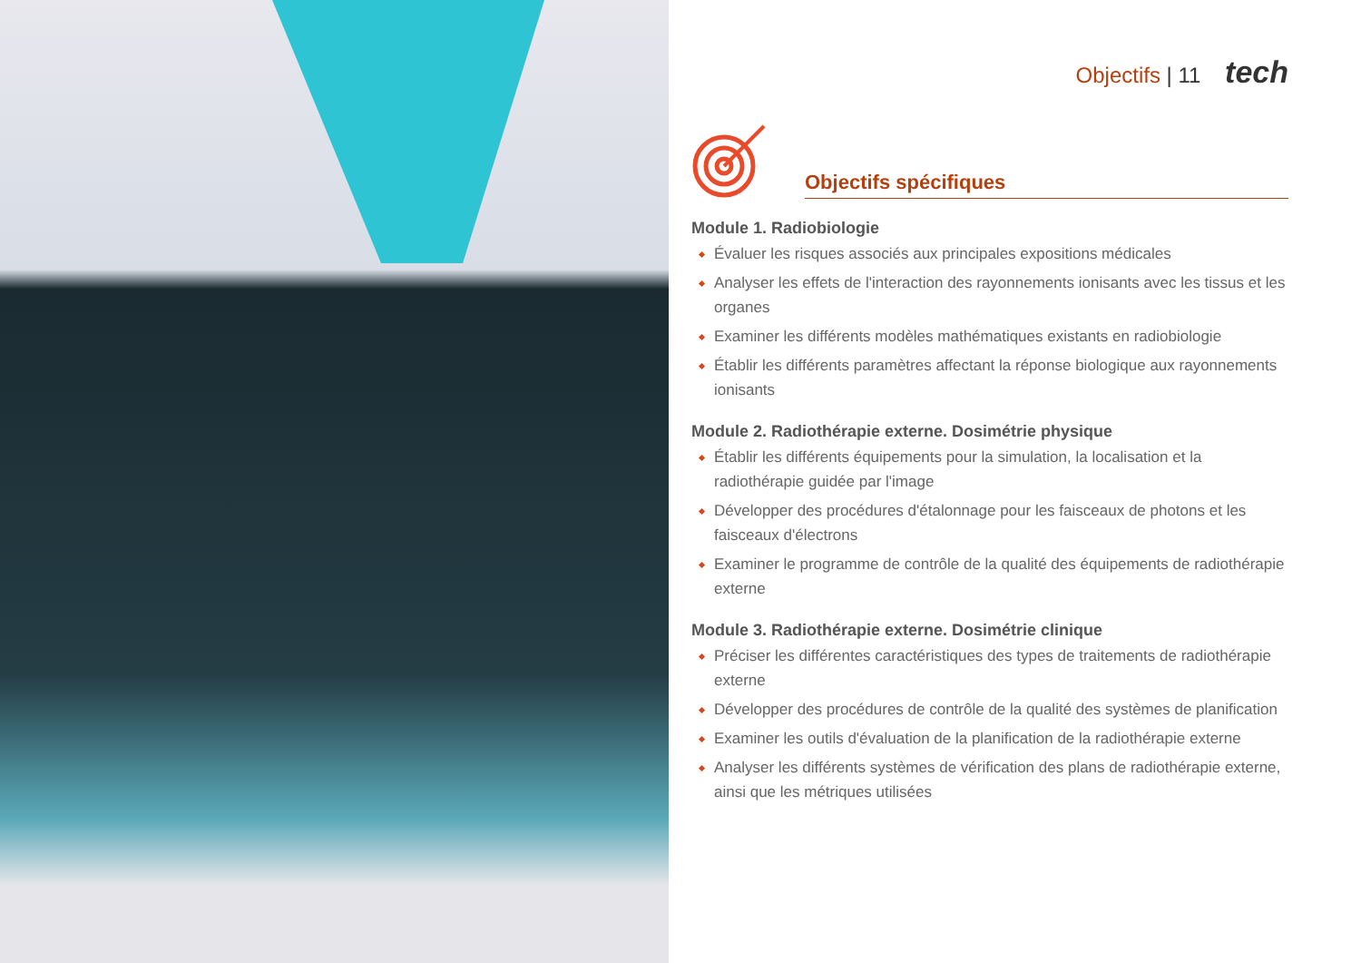Objectifs | 11 tech
Objectifs spécifiques
Module 1. Radiobiologie
Évaluer les risques associés aux principales expositions médicales
Analyser les effets de l'interaction des rayonnements ionisants avec les tissus et les organes
Examiner les différents modèles mathématiques existants en radiobiologie
Établir les différents paramètres affectant la réponse biologique aux rayonnements ionisants
Module 2. Radiothérapie externe. Dosimétrie physique
Établir les différents équipements pour la simulation, la localisation et la radiothérapie guidée par l'image
Développer des procédures d'étalonnage pour les faisceaux de photons et les faisceaux d'électrons
Examiner le programme de contrôle de la qualité des équipements de radiothérapie externe
Module 3. Radiothérapie externe. Dosimétrie clinique
Préciser les différentes caractéristiques des types de traitements de radiothérapie externe
Développer des procédures de contrôle de la qualité des systèmes de planification
Examiner les outils d'évaluation de la planification de la radiothérapie externe
Analyser les différents systèmes de vérification des plans de radiothérapie externe, ainsi que les métriques utilisées